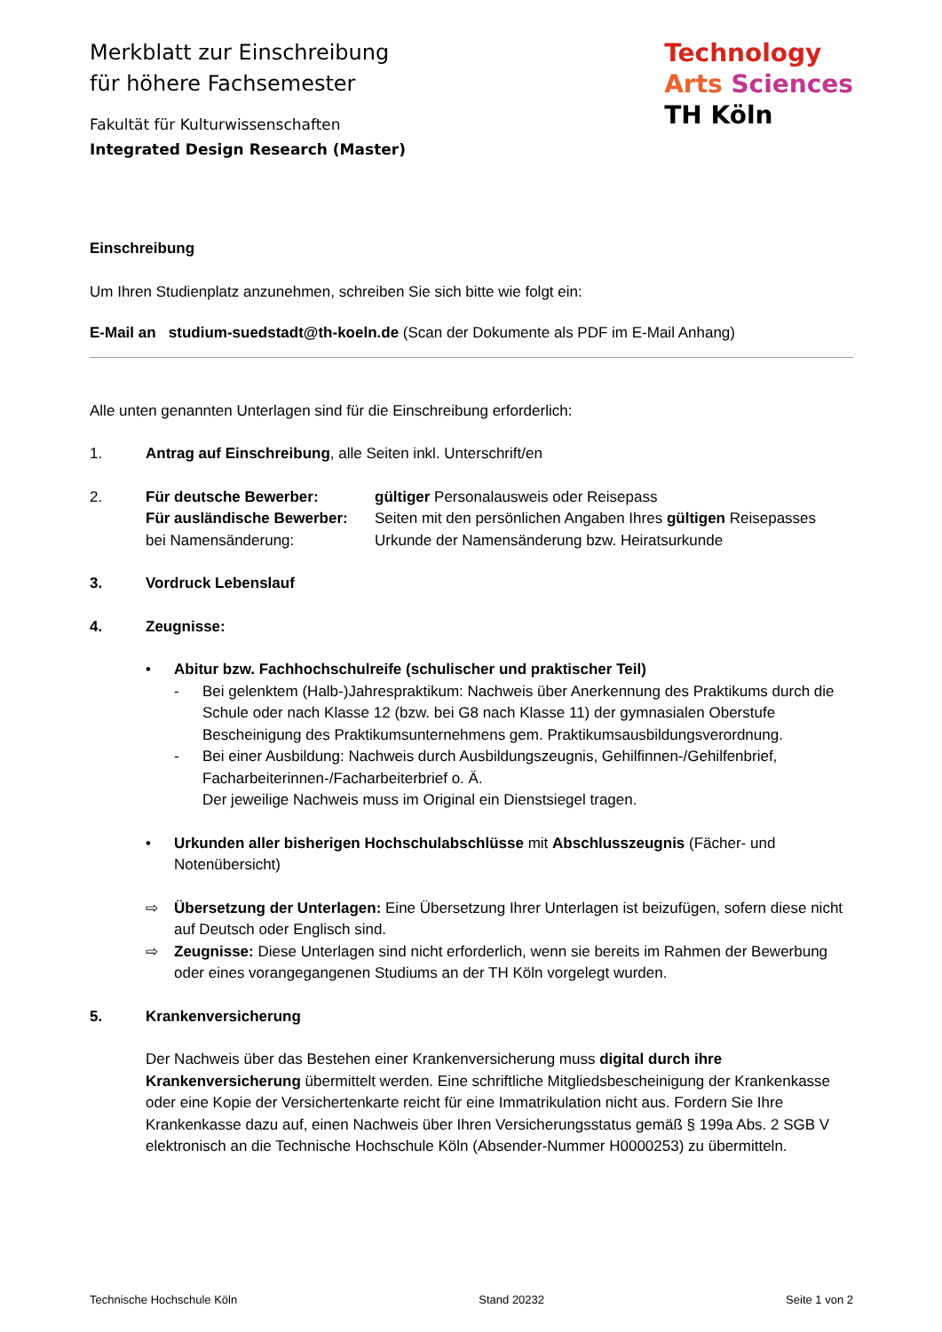Merkblatt zur Einschreibung
für höhere Fachsemester
Fakultät für Kulturwissenschaften
Integrated Design Research (Master)
Technology
Arts Sciences
TH Köln
Einschreibung
Um Ihren Studienplatz anzunehmen, schreiben Sie sich bitte wie folgt ein:
E-Mail an studium-suedstadt@th-koeln.de (Scan der Dokumente als PDF im E-Mail Anhang)
Alle unten genannten Unterlagen sind für die Einschreibung erforderlich:
1. Antrag auf Einschreibung, alle Seiten inkl. Unterschrift/en
2.
Für deutsche Bewerber: gültiger Personalausweis oder Reisepass
Für ausländische Bewerber: Seiten mit den persönlichen Angaben Ihres gültigen Reisepasses
bei Namensänderung: Urkunde der Namensänderung bzw. Heiratsurkunde
3. Vordruck Lebenslauf
4. Zeugnisse:
• Abitur bzw. Fachhochschulreife (schulischer und praktischer Teil)
- Bei gelenktem (Halb-)Jahrespraktikum: Nachweis über Anerkennung des Praktikums durch die Schule oder nach Klasse 12 (bzw. bei G8 nach Klasse 11) der gymnasialen Oberstufe Bescheinigung des Praktikumsunternehmens gem. Praktikumsausbildungsverordnung.
- Bei einer Ausbildung: Nachweis durch Ausbildungszeugnis, Gehilfinnen-/Gehilfenbrief, Facharbeiterinnen-/Facharbeiterbrief o. Ä.
Der jeweilige Nachweis muss im Original ein Dienstsiegel tragen.
• Urkunden aller bisherigen Hochschulabschlüsse mit Abschlusszeugnis (Fächer- und Notenübersicht)
⇨ Übersetzung der Unterlagen: Eine Übersetzung Ihrer Unterlagen ist beizufügen, sofern diese nicht auf Deutsch oder Englisch sind.
⇨ Zeugnisse: Diese Unterlagen sind nicht erforderlich, wenn sie bereits im Rahmen der Bewerbung oder eines vorangegangenen Studiums an der TH Köln vorgelegt wurden.
5. Krankenversicherung
Der Nachweis über das Bestehen einer Krankenversicherung muss digital durch ihre Krankenversicherung übermittelt werden. Eine schriftliche Mitgliedsbescheinigung der Krankenkasse oder eine Kopie der Versichertenkarte reicht für eine Immatrikulation nicht aus. Fordern Sie Ihre Krankenkasse dazu auf, einen Nachweis über Ihren Versicherungsstatus gemäß § 199a Abs. 2 SGB V elektronisch an die Technische Hochschule Köln (Absender-Nummer H0000253) zu übermitteln.
Technische Hochschule Köln Stand 20232 Seite 1 von 2